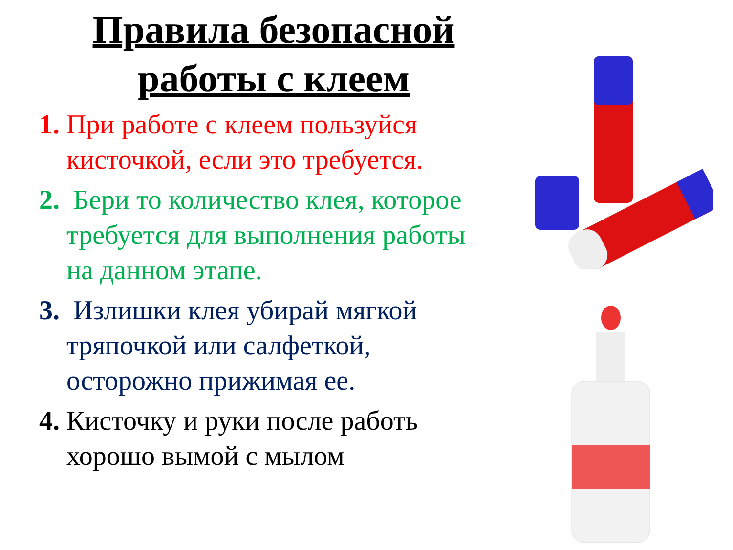Правила безопасной работы с клеем
1. При работе с клеем пользуйся кисточкой, если это требуется.
2. Бери то количество клея, которое требуется для выполнения работы на данном этапе.
3. Излишки клея убирай мягкой тряпочкой или салфеткой, осторожно прижимая ее.
4. Кисточку и руки после работь хорошо вымой с мылом